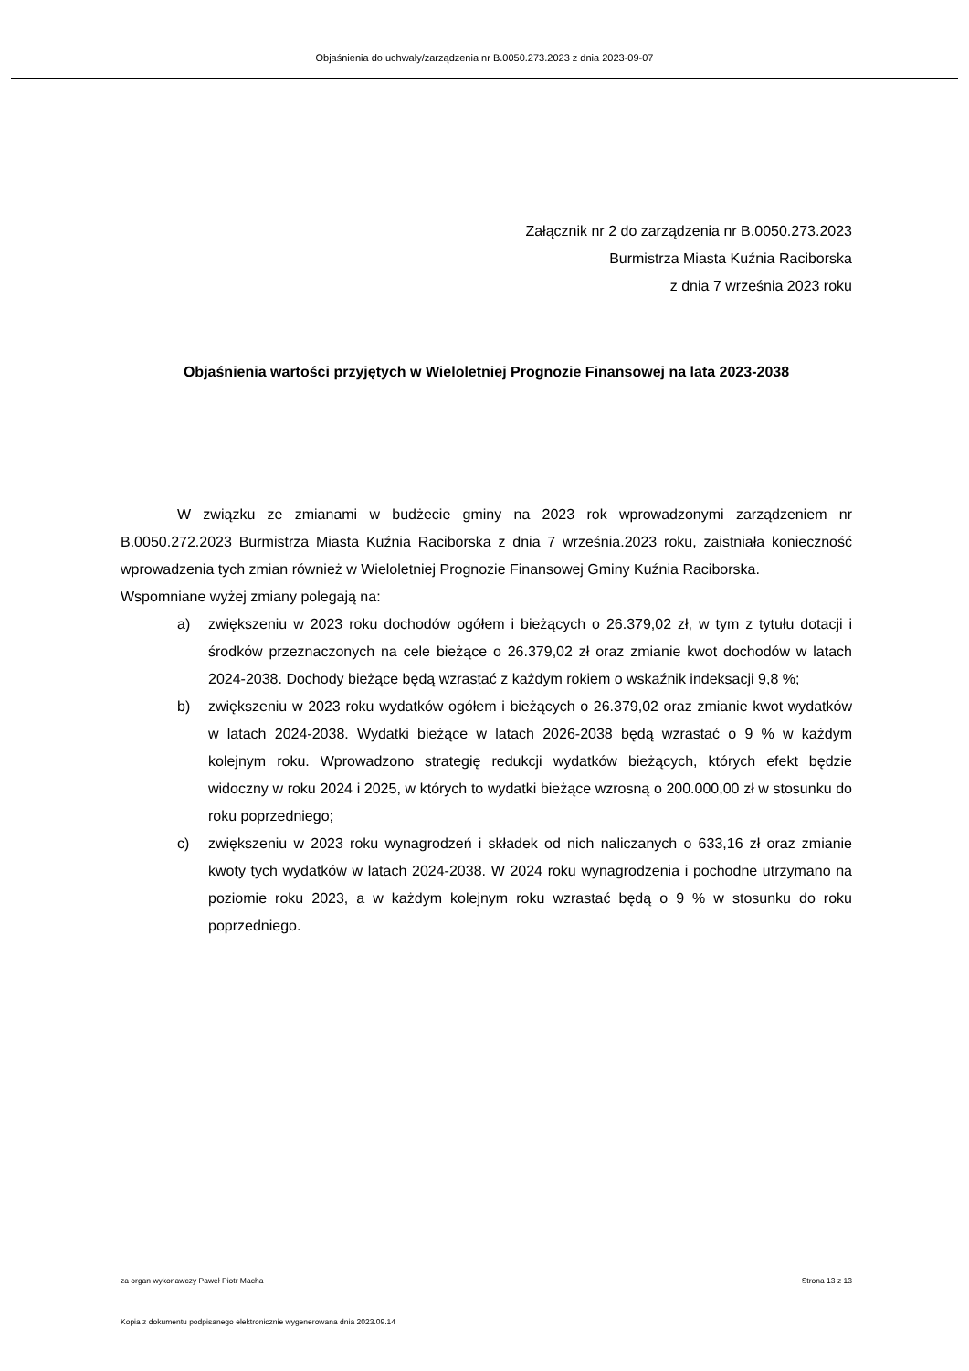Objaśnienia do uchwały/zarządzenia nr B.0050.273.2023 z dnia 2023-09-07
Załącznik nr 2 do zarządzenia nr B.0050.273.2023
Burmistrza Miasta Kuźnia Raciborska
z dnia 7 września 2023 roku
Objaśnienia wartości przyjętych w Wieloletniej Prognozie Finansowej na lata 2023-2038
W związku ze zmianami w budżecie gminy na 2023 rok wprowadzonymi zarządzeniem nr B.0050.272.2023 Burmistrza Miasta Kuźnia Raciborska z dnia 7 września.2023 roku, zaistniała konieczność wprowadzenia tych zmian również w Wieloletniej Prognozie Finansowej Gminy Kuźnia Raciborska.
Wspomniane wyżej zmiany polegają na:
a) zwiększeniu w 2023 roku dochodów ogółem i bieżących o 26.379,02 zł, w tym z tytułu dotacji i środków przeznaczonych na cele bieżące o 26.379,02 zł oraz zmianie kwot dochodów w latach 2024-2038. Dochody bieżące będą wzrastać z każdym rokiem o wskaźnik indeksacji 9,8 %;
b) zwiększeniu w 2023 roku wydatków ogółem i bieżących o 26.379,02 oraz zmianie kwot wydatków w latach 2024-2038. Wydatki bieżące w latach 2026-2038 będą wzrastać o 9 % w każdym kolejnym roku. Wprowadzono strategię redukcji wydatków bieżących, których efekt będzie widoczny w roku 2024 i 2025, w których to wydatki bieżące wzrosną o 200.000,00 zł w stosunku do roku poprzedniego;
c) zwiększeniu w 2023 roku wynagrodzeń i składek od nich naliczanych o 633,16 zł oraz zmianie kwoty tych wydatków w latach 2024-2038. W 2024 roku wynagrodzenia i pochodne utrzymano na poziomie roku 2023, a w każdym kolejnym roku wzrastać będą o 9 % w stosunku do roku poprzedniego.
za organ wykonawczy Paweł Piotr Macha Strona 13 z 13
Kopia z dokumentu podpisanego elektronicznie wygenerowana dnia 2023.09.14